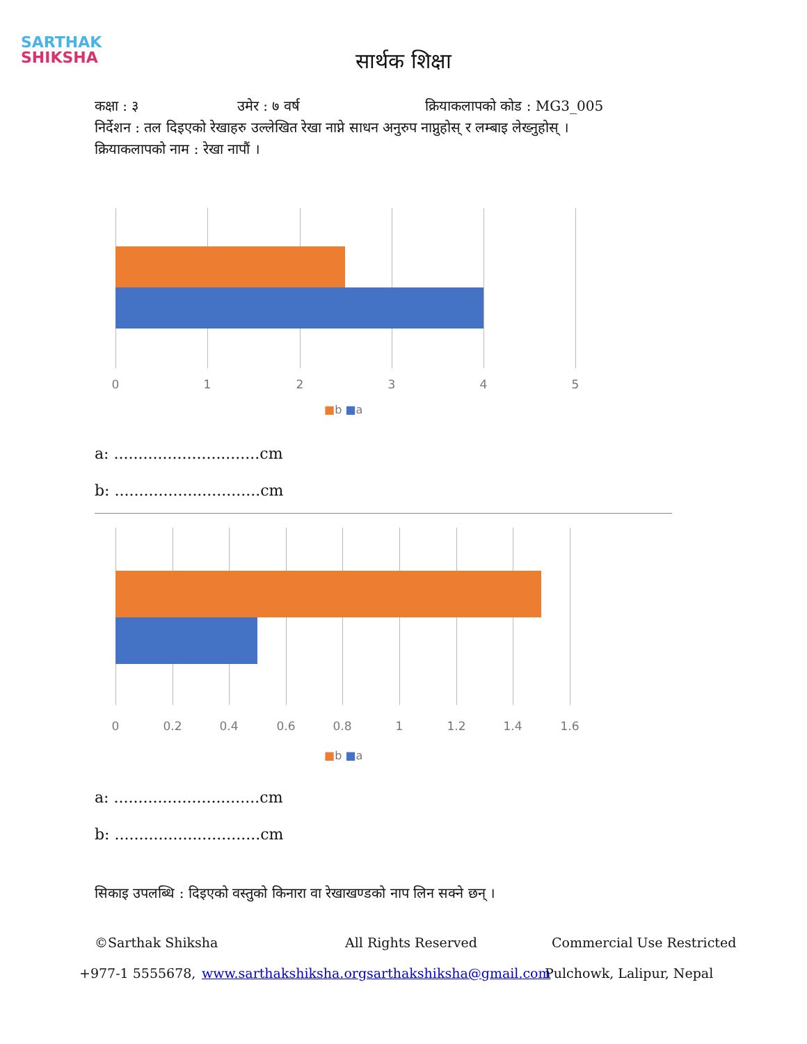SARTHAK
SHIKSHA
सार्थक शिक्षा
कक्षा : ३ उमेर : ७ वर्ष क्रियाकलापको कोड : MG3_005
निर्देशन : तल दिइएको रेखाहरु उल्लेखित रेखा नाप्ने साधन अनुरुप नाप्नुहोस् र लम्बाइ लेख्नुहोस् ।
क्रियाकलापको नाम : रेखा नापौं ।
0 1 2 3 4 5
■b ■a
a: ..............................cm
b: ..............................cm
0 0.2 0.4 0.6 0.8 1 1.2 1.4 1.6
■b ■a
a: ..............................cm
b: ..............................cm
सिकाइ उपलब्धि : दिइएको वस्तुको किनारा वा रेखाखण्डको नाप लिन सक्ने छन् ।
©Sarthak Shiksha All Rights Reserved Commercial Use Restricted
+977-1 5555678, www.sarthakshiksha.org sarthakshiksha@gmail.com Pulchowk, Lalipur, Nepal